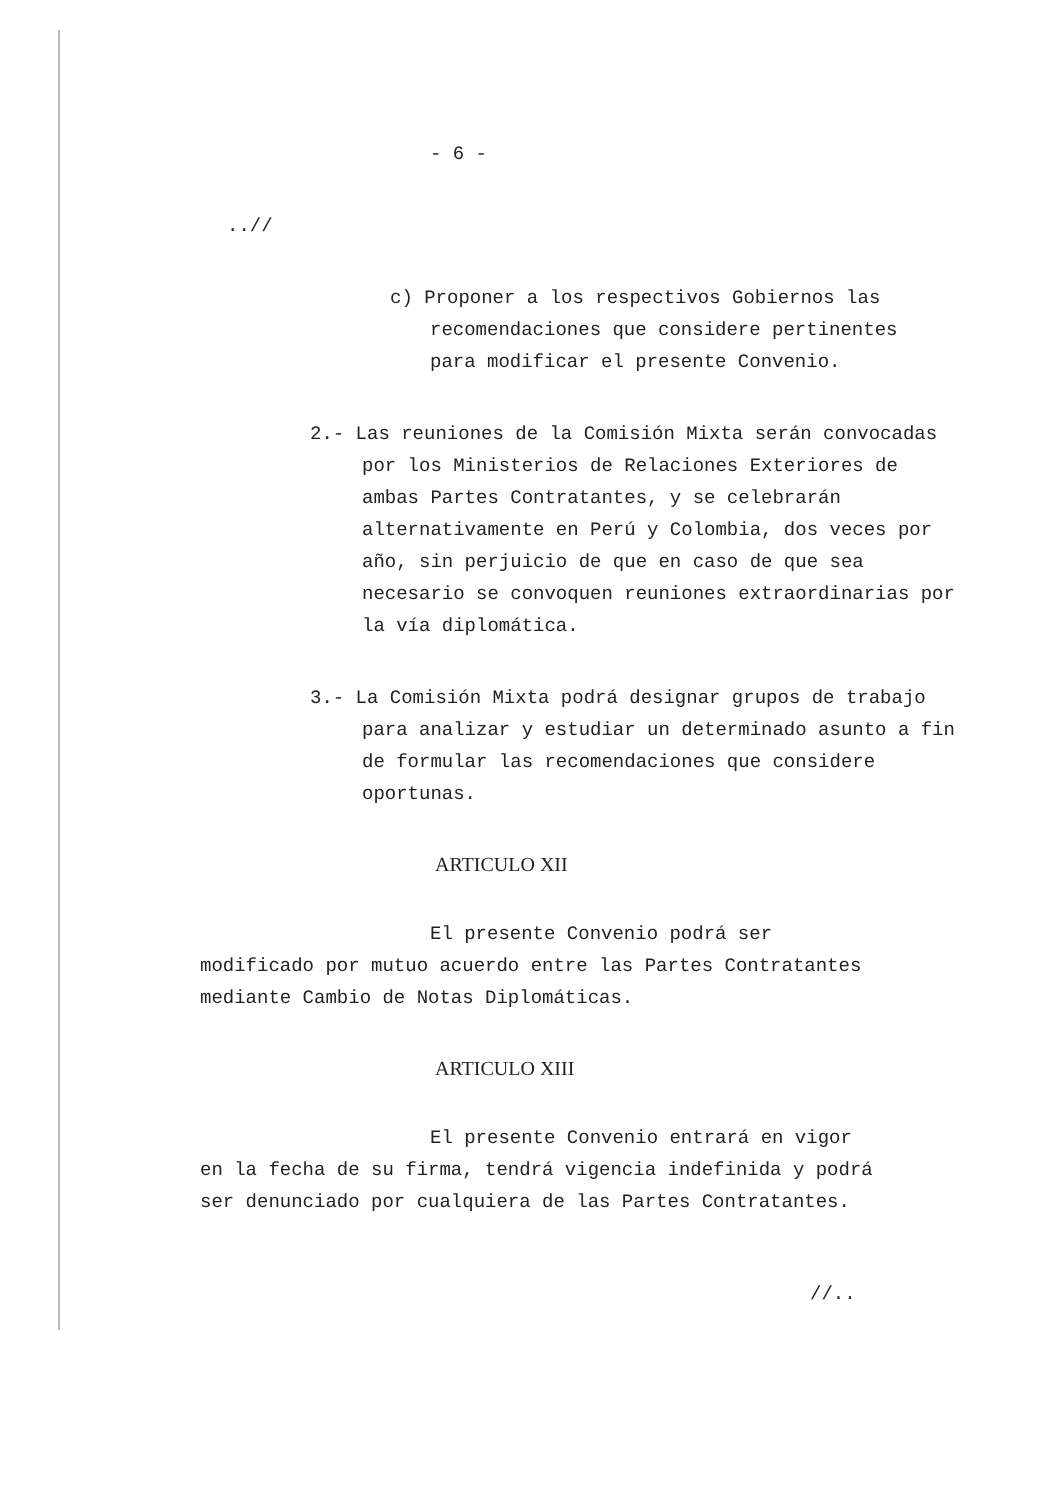- 6 -
..//
c) Proponer a los respectivos Gobiernos las recomendaciones que considere pertinentes para modificar el presente Convenio.
2.- Las reuniones de la Comisión Mixta serán convocadas por los Ministerios de Relaciones Exteriores de ambas Partes Contratantes, y se celebrarán alternativamente en Perú y Colombia, dos veces por año, sin perjuicio de que en caso de que sea necesario se convoquen reuniones extraordinarias por la vía diplomática.
3.- La Comisión Mixta podrá designar grupos de trabajo para analizar y estudiar un determinado asunto a fin de formular las recomendaciones que considere oportunas.
ARTICULO XII
El presente Convenio podrá ser modificado por mutuo acuerdo entre las Partes Contratantes mediante Cambio de Notas Diplomáticas.
ARTICULO XIII
El presente Convenio entrará en vigor en la fecha de su firma, tendrá vigencia indefinida y podrá ser denunciado por cualquiera de las Partes Contratantes.
//..